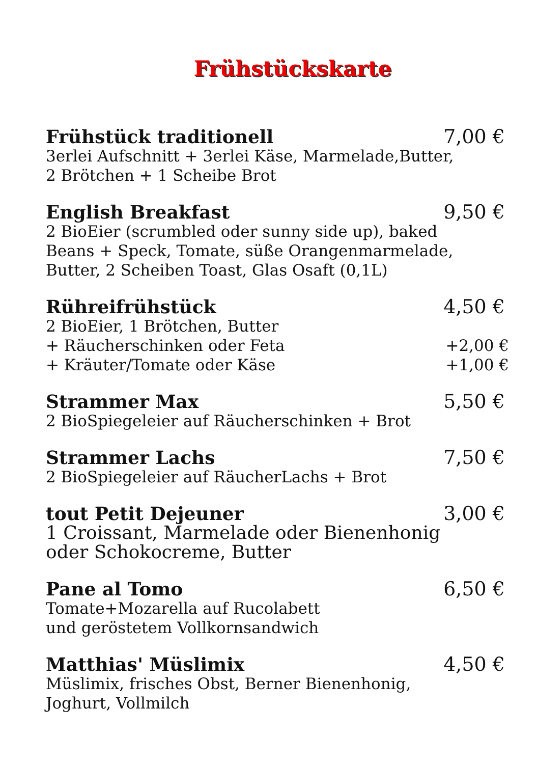Frühstückskarte
Frühstück traditionell 7,00 €
3erlei Aufschnitt + 3erlei Käse, Marmelade,Butter,
2 Brötchen + 1 Scheibe Brot
English Breakfast 9,50 €
2 BioEier (scrumbled oder sunny side up), baked
Beans + Speck, Tomate, süße Orangenmarmelade,
Butter, 2 Scheiben Toast, Glas Osaft (0,1L)
Rühreifrühstück 4,50 €
2 BioEier, 1 Brötchen, Butter
+ Räucherschinken oder Feta +2,00 €
+ Kräuter/Tomate oder Käse +1,00 €
Strammer Max 5,50 €
2 BioSpiegeleier auf Räucherschinken + Brot
Strammer Lachs 7,50 €
2 BioSpiegeleier auf RäucherLachs + Brot
tout Petit Dejeuner 3,00 €
1 Croissant, Marmelade oder Bienenhonig
oder Schokocreme, Butter
Pane al Tomo 6,50 €
Tomate+Mozarella auf Rucolabett
und geröstetem Vollkornsandwich
Matthias' Müslimix 4,50 €
Müslimix, frisches Obst, Berner Bienenhonig,
Joghurt, Vollmilch